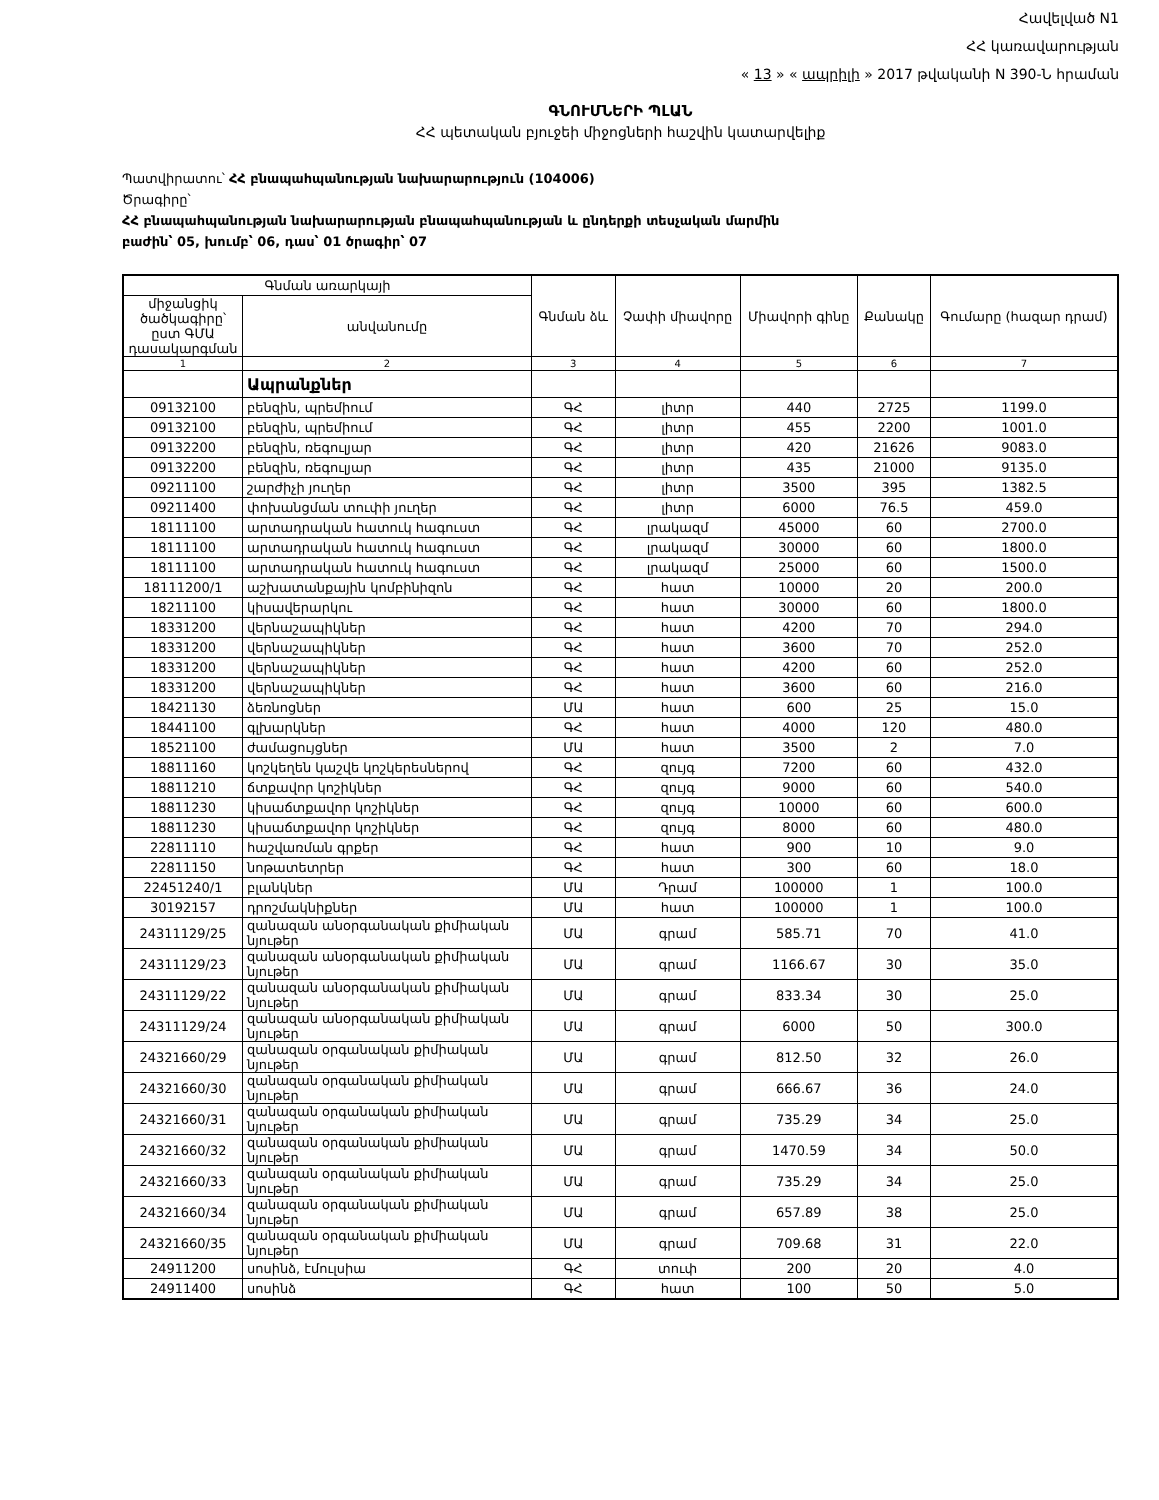Հավելված N1
ՀՀ կառավարության
« 13 » « ապրիլի » 2017 թվականի N 390-Ն հրաման
ԳՆՈՒՄՆԵՐԻ ՊԼԱՆ
ՀՀ պետական բյուջեի միջոցների հաշվին կատարվելիք
Պատվիրատու՝ ՀՀ բնապահպանության նախարարություն (104006)
Ծրագիրը՝
ՀՀ բնապահպանության նախարարության բնապահպանության և ընդերքի տեսչական մարմին
բաժին՝ 05, խումբ՝ 06, դաս՝ 01 ծրագիր՝ 07
| Գնման առարկայի | | Գնման ձև | Չափի միավորը | Միավորի գինը | Քանակը | Գումարը (հազար դրամ) |
| --- | --- | --- | --- | --- | --- | --- |
| միջանցիկ ծածկագիրը՝ ըստ ԳՄԱ դասակարգման | անվանումը | | | | | |
| 1 | 2 | 3 | 4 | 5 | 6 | 7 |
| | Ապրանքներ | | | | | |
| 09132100 | բենզին, պրեմիում | ԳՀ | լիտր | 440 | 2725 | 1199.0 |
| 09132100 | բենզին, պրեմիում | ԳՀ | լիտր | 455 | 2200 | 1001.0 |
| 09132200 | բենզին, ռեգուլյար | ԳՀ | լիտր | 420 | 21626 | 9083.0 |
| 09132200 | բենզին, ռեգուլյար | ԳՀ | լիտր | 435 | 21000 | 9135.0 |
| 09211100 | շարժիչի յուղեր | ԳՀ | լիտր | 3500 | 395 | 1382.5 |
| 09211400 | փոխանցման տուփի յուղեր | ԳՀ | լիտր | 6000 | 76.5 | 459.0 |
| 18111100 | արտադրական հատուկ հագուստ | ԳՀ | լրակազմ | 45000 | 60 | 2700.0 |
| 18111100 | արտադրական հատուկ հագուստ | ԳՀ | լրակազմ | 30000 | 60 | 1800.0 |
| 18111100 | արտադրական հատուկ հագուստ | ԳՀ | լրակազմ | 25000 | 60 | 1500.0 |
| 18111200/1 | աշխատանքային կոմբինիզոն | ԳՀ | հատ | 10000 | 20 | 200.0 |
| 18211100 | կիսավերարկու | ԳՀ | հատ | 30000 | 60 | 1800.0 |
| 18331200 | վերնաշապիկներ | ԳՀ | հատ | 4200 | 70 | 294.0 |
| 18331200 | վերնաշապիկներ | ԳՀ | հատ | 3600 | 70 | 252.0 |
| 18331200 | վերնաշապիկներ | ԳՀ | հատ | 4200 | 60 | 252.0 |
| 18331200 | վերնաշապիկներ | ԳՀ | հատ | 3600 | 60 | 216.0 |
| 18421130 | ձեռնոցներ | ՄԱ | հատ | 600 | 25 | 15.0 |
| 18441100 | գլխարկներ | ԳՀ | հատ | 4000 | 120 | 480.0 |
| 18521100 | ժամացույցներ | ՄԱ | հատ | 3500 | 2 | 7.0 |
| 18811160 | կոշկեղեն կաշվե կոշկերեսներով | ԳՀ | զույգ | 7200 | 60 | 432.0 |
| 18811210 | ճտքավոր կոշիկներ | ԳՀ | զույգ | 9000 | 60 | 540.0 |
| 18811230 | կիսաճտքավոր կոշիկներ | ԳՀ | զույգ | 10000 | 60 | 600.0 |
| 18811230 | կիսաճտքավոր կոշիկներ | ԳՀ | զույգ | 8000 | 60 | 480.0 |
| 22811110 | հաշվառման գրքեր | ԳՀ | հատ | 900 | 10 | 9.0 |
| 22811150 | նոթատետրեր | ԳՀ | հատ | 300 | 60 | 18.0 |
| 22451240/1 | բլանկներ | ՄԱ | Դրամ | 100000 | 1 | 100.0 |
| 30192157 | դրոշմակնիքներ | ՄԱ | հատ | 100000 | 1 | 100.0 |
| 24311129/25 | զանազան անօրգանական քիմիական նյութեր | ՄԱ | գրամ | 585.71 | 70 | 41.0 |
| 24311129/23 | զանազան անօրգանական քիմիական նյութեր | ՄԱ | գրամ | 1166.67 | 30 | 35.0 |
| 24311129/22 | զանազան անօրգանական քիմիական նյութեր | ՄԱ | գրամ | 833.34 | 30 | 25.0 |
| 24311129/24 | զանազան անօրգանական քիմիական նյութեր | ՄԱ | գրամ | 6000 | 50 | 300.0 |
| 24321660/29 | զանազան օրգանական քիմիական նյութեր | ՄԱ | գրամ | 812.50 | 32 | 26.0 |
| 24321660/30 | զանազան օրգանական քիմիական նյութեր | ՄԱ | գրամ | 666.67 | 36 | 24.0 |
| 24321660/31 | զանազան օրգանական քիմիական նյութեր | ՄԱ | գրամ | 735.29 | 34 | 25.0 |
| 24321660/32 | զանազան օրգանական քիմիական նյութեր | ՄԱ | գրամ | 1470.59 | 34 | 50.0 |
| 24321660/33 | զանազան օրգանական քիմիական նյութեր | ՄԱ | գրամ | 735.29 | 34 | 25.0 |
| 24321660/34 | զանազան օրգանական քիմիական նյութեր | ՄԱ | գրամ | 657.89 | 38 | 25.0 |
| 24321660/35 | զանազան օրգանական քիմիական նյութեր | ՄԱ | գրամ | 709.68 | 31 | 22.0 |
| 24911200 | սոսինձ, էմուլսիա | ԳՀ | տուփ | 200 | 20 | 4.0 |
| 24911400 | սոսինձ | ԳՀ | հատ | 100 | 50 | 5.0 |